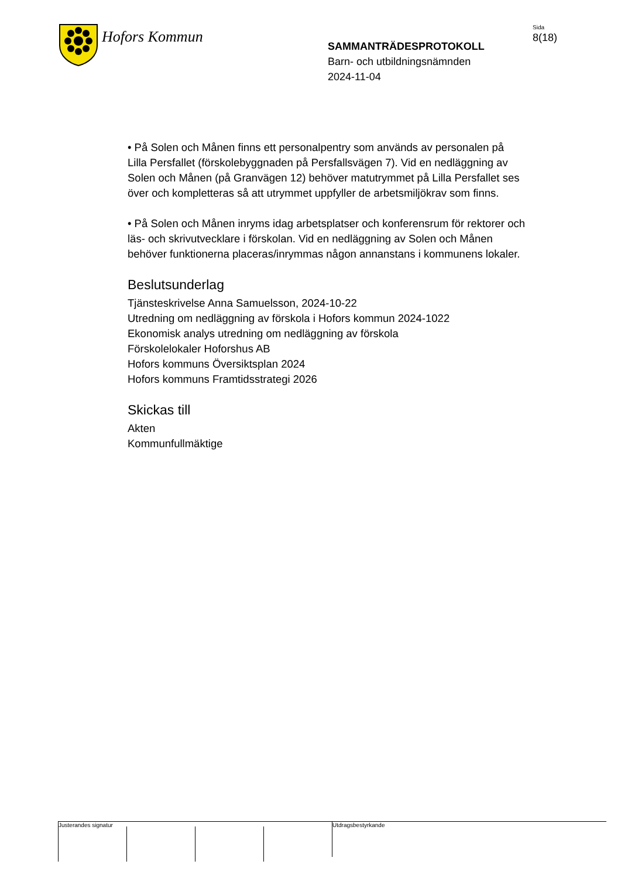Hofors Kommun
SAMMANTRÄDESPROTOKOLL
Barn- och utbildningsnämnden
2024-11-04
Sida
8(18)
• På Solen och Månen finns ett personalpentry som används av personalen på Lilla Persfallet (förskolebyggnaden på Persfallsvägen 7). Vid en nedläggning av Solen och Månen (på Granvägen 12) behöver matutrymmet på Lilla Persfallet ses över och kompletteras så att utrymmet uppfyller de arbetsmiljökrav som finns.
• På Solen och Månen inryms idag arbetsplatser och konferensrum för rektorer och läs- och skrivutvecklare i förskolan. Vid en nedläggning av Solen och Månen behöver funktionerna placeras/inrymmas någon annanstans i kommunens lokaler.
Beslutsunderlag
Tjänsteskrivelse Anna Samuelsson, 2024-10-22
Utredning om nedläggning av förskola i Hofors kommun 2024-1022
Ekonomisk analys utredning om nedläggning av förskola
Förskolelokaler Hoforshus AB
Hofors kommuns Översiktsplan 2024
Hofors kommuns Framtidsstrategi 2026
Skickas till
Akten
Kommunfullmäktige
Justerandes signatur
Utdragsbestyrkande